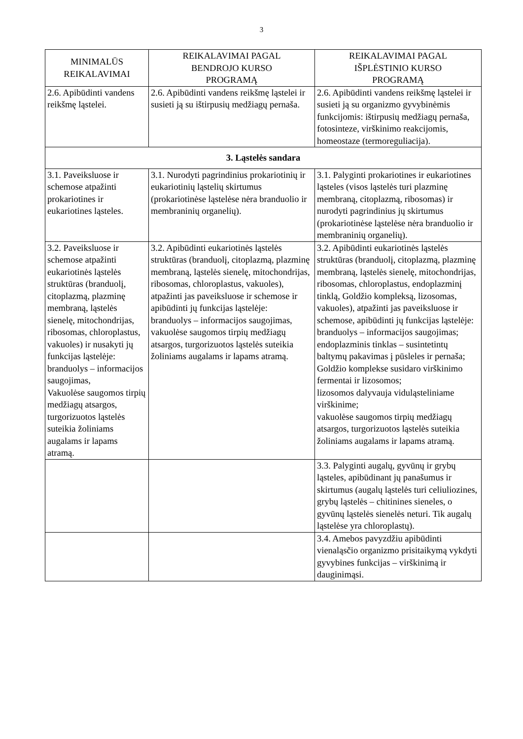3
| MINIMALŪS REIKALAVIMAI | REIKALAVIMAI PAGAL BENDROJO KURSO PROGRAMĄ | REIKALAVIMAI PAGAL IŠPLĖSTINIO KURSO PROGRAMĄ |
| --- | --- | --- |
| 2.6. Apibūdinti vandens reikšmę ląstelei. | 2.6. Apibūdinti vandens reikšmę ląstelei ir susieti ją su ištirpusių medžiagų pernaša. | 2.6. Apibūdinti vandens reikšmę ląstelei ir susieti ją su organizmo gyvybinėmis funkcijomis: ištirpusių medžiagų pernaša, fotosinteze, virškinimo reakcijomis, homeostaze (termoreguliacija). |
| 3. Ląstelės sandara | | |
| 3.1. Paveiksluose ir schemose atpažinti prokariotines ir eukariotines ląsteles. | 3.1. Nurodyti pagrindinius prokariotinių ir eukariotinių ląstelių skirtumus (prokariotinėse ląstelėse nėra branduolio ir membraninių organelių). | 3.1. Palyginti prokariotines ir eukariotines ląsteles (visos ląstelės turi plazminę membraną, citoplazmą, ribosomas) ir nurodyti pagrindinius jų skirtumus (prokariotinėse ląstelėse nėra branduolio ir membraninių organelių). |
| 3.2. Paveiksluose ir schemose atpažinti eukariotinės ląstelės struktūras (branduolį, citoplazmą, plazminę membraną, ląstelės sienelę, mitochondrijas, ribosomas, chloroplastus, vakuoles) ir nusakyti jų funkcijas ląstelėje: branduolys – informacijos saugojimas, Vakuolėse saugomos tirpių medžiagų atsargos, turgorizuotos ląstelės suteikia žoliniams augalams ir lapams atramą. | 3.2. Apibūdinti eukariotinės ląstelės struktūras (branduolį, citoplazmą, plazminę membraną, ląstelės sienelę, mitochondrijas, ribosomas, chloroplastus, vakuoles), atpažinti jas paveiksluose ir schemose ir apibūdinti jų funkcijas ląstelėje: branduolys – informacijos saugojimas, vakuolėse saugomos tirpių medžiagų atsargos, turgorizuotos ląstelės suteikia žoliniams augalams ir lapams atramą. | 3.2. Apibūdinti eukariotinės ląstelės struktūras (branduolį, citoplazmą, plazminę membraną, ląstelės sienelę, mitochondrijas, ribosomas, chloroplastus, endoplazminį tinklą, Goldžio kompleksą, lizosomas, vakuoles), atpažinti jas paveiksluose ir schemose, apibūdinti jų funkcijas ląstelėje: branduolys – informacijos saugojimas; endoplazminis tinklas – susintetintų baltymų pakavimas į pūsleles ir pernaša; Goldžio komplekse susidaro virškinimo fermentai ir lizosomos; lizosomos dalyvauja viduląsteliniame virškinime; vakuolėse saugomos tirpių medžiagų atsargos, turgorizuotos ląstelės suteikia žoliniams augalams ir lapams atramą. |
| | | 3.3. Palyginti augalų, gyvūnų ir grybų ląsteles, apibūdinant jų panašumus ir skirtumus (augalų ląstelės turi celiuliozines, grybų ląstelės – chitinines sieneles, o gyvūnų ląstelės sienelės neturi. Tik augalų ląstelėse yra chloroplastų). |
| | | 3.4. Amebos pavyzdžiu apibūdinti vienaląsčio organizmo prisitaikymą vykdyti gyvybines funkcijas – virškinimą ir dauginimąsi. |